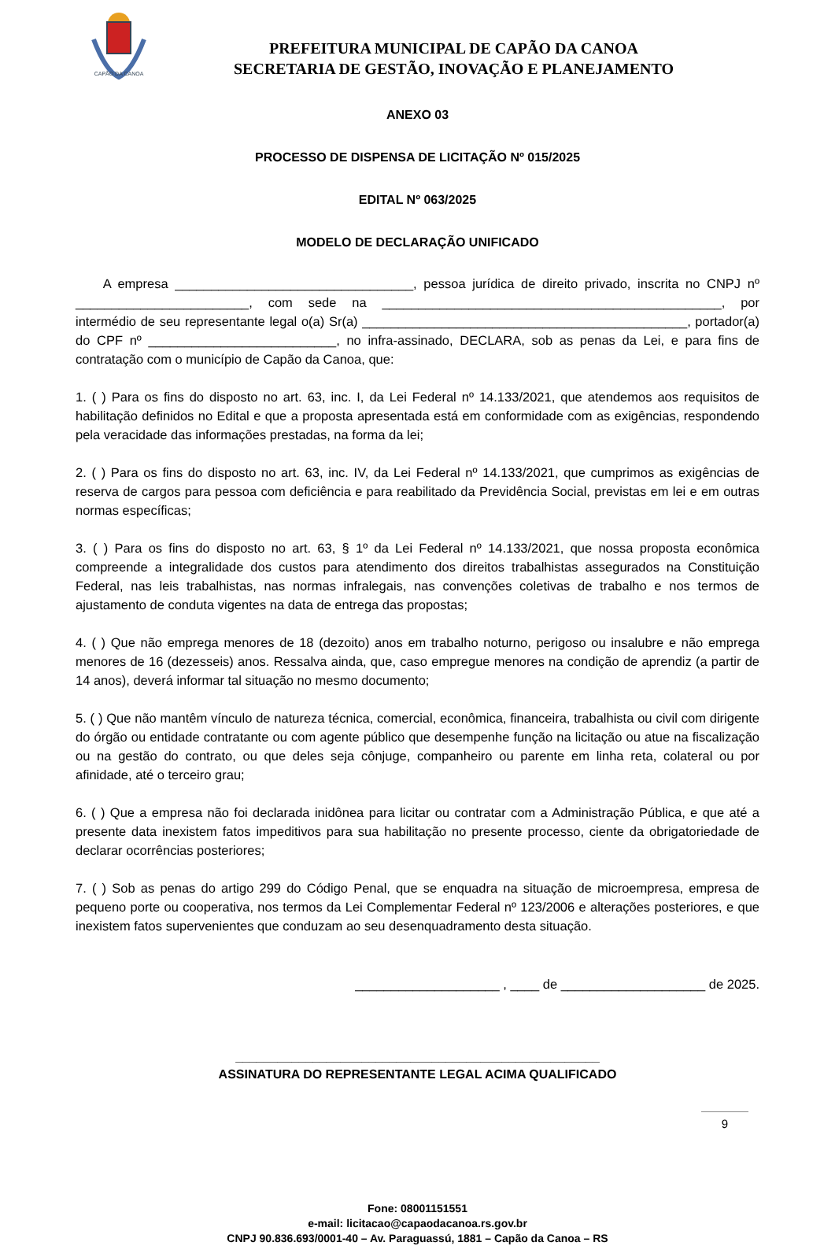CAPÃO DA CANOA
PREFEITURA MUNICIPAL DE CAPÃO DA CANOA
SECRETARIA DE GESTÃO, INOVAÇÃO E PLANEJAMENTO
ANEXO 03
PROCESSO DE DISPENSA DE LICITAÇÃO Nº 015/2025
EDITAL Nº 063/2025
MODELO DE DECLARAÇÃO UNIFICADO
A empresa _________________________________, pessoa jurídica de direito privado, inscrita no CNPJ nº ________________________, com sede na _______________________________________________, por intermédio de seu representante legal o(a) Sr(a) _____________________________________________, portador(a) do CPF nº __________________________, no infra-assinado, DECLARA, sob as penas da Lei, e para fins de contratação com o município de Capão da Canoa, que:
1. ( ) Para os fins do disposto no art. 63, inc. I, da Lei Federal nº 14.133/2021, que atendemos aos requisitos de habilitação definidos no Edital e que a proposta apresentada está em conformidade com as exigências, respondendo pela veracidade das informações prestadas, na forma da lei;
2. ( ) Para os fins do disposto no art. 63, inc. IV, da Lei Federal nº 14.133/2021, que cumprimos as exigências de reserva de cargos para pessoa com deficiência e para reabilitado da Previdência Social, previstas em lei e em outras normas específicas;
3. ( ) Para os fins do disposto no art. 63, § 1º da Lei Federal nº 14.133/2021, que nossa proposta econômica compreende a integralidade dos custos para atendimento dos direitos trabalhistas assegurados na Constituição Federal, nas leis trabalhistas, nas normas infralegais, nas convenções coletivas de trabalho e nos termos de ajustamento de conduta vigentes na data de entrega das propostas;
4. ( ) Que não emprega menores de 18 (dezoito) anos em trabalho noturno, perigoso ou insalubre e não emprega menores de 16 (dezesseis) anos. Ressalva ainda, que, caso empregue menores na condição de aprendiz (a partir de 14 anos), deverá informar tal situação no mesmo documento;
5. ( ) Que não mantêm vínculo de natureza técnica, comercial, econômica, financeira, trabalhista ou civil com dirigente do órgão ou entidade contratante ou com agente público que desempenhe função na licitação ou atue na fiscalização ou na gestão do contrato, ou que deles seja cônjuge, companheiro ou parente em linha reta, colateral ou por afinidade, até o terceiro grau;
6. ( ) Que a empresa não foi declarada inidônea para licitar ou contratar com a Administração Pública, e que até a presente data inexistem fatos impeditivos para sua habilitação no presente processo, ciente da obrigatoriedade de declarar ocorrências posteriores;
7. ( ) Sob as penas do artigo 299 do Código Penal, que se enquadra na situação de microempresa, empresa de pequeno porte ou cooperativa, nos termos da Lei Complementar Federal nº 123/2006 e alterações posteriores, e que inexistem fatos supervenientes que conduzam ao seu desenquadramento desta situação.
____________________ , ____ de ____________________ de 2025.
____________________________________________________
ASSINATURA DO REPRESENTANTE LEGAL ACIMA QUALIFICADO
Fone: 08001151551
e-mail: licitacao@capaodacanoa.rs.gov.br
CNPJ 90.836.693/0001-40 – Av. Paraguassú, 1881 – Capão da Canoa – RS
9